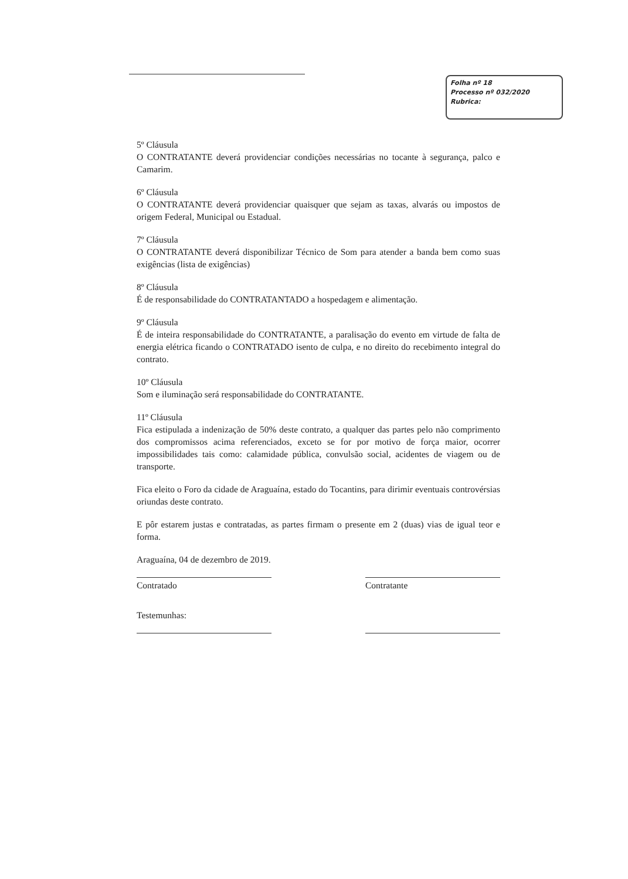Folha nº 18
Processo nº 032/2020
Rubrica:
5º Cláusula
O CONTRATANTE deverá providenciar condições necessárias no tocante à segurança, palco e Camarim.
6º Cláusula
O CONTRATANTE deverá providenciar quaisquer que sejam as taxas, alvarás ou impostos de origem Federal, Municipal ou Estadual.
7º Cláusula
O CONTRATANTE deverá disponibilizar Técnico de Som para atender a banda bem como suas exigências (lista de exigências)
8º Cláusula
É de responsabilidade do CONTRATANTADO a hospedagem e alimentação.
9º Cláusula
É de inteira responsabilidade do CONTRATANTE, a paralisação do evento em virtude de falta de energia elétrica ficando o CONTRATADO isento de culpa, e no direito do recebimento integral do contrato.
10º Cláusula
Som e iluminação será responsabilidade do CONTRATANTE.
11º Cláusula
Fica estipulada a indenização de 50% deste contrato, a qualquer das partes pelo não comprimento dos compromissos acima referenciados, exceto se for por motivo de força maior, ocorrer impossibilidades tais como: calamidade pública, convulsão social, acidentes de viagem ou de transporte.
Fica eleito o Foro da cidade de Araguaína, estado do Tocantins, para dirimir eventuais controvérsias oriundas deste contrato.
E pôr estarem justas e contratadas, as partes firmam o presente em 2 (duas) vias de igual teor e forma.
Araguaína, 04 de dezembro de 2019.
Contratado Contratante
Testemunhas: